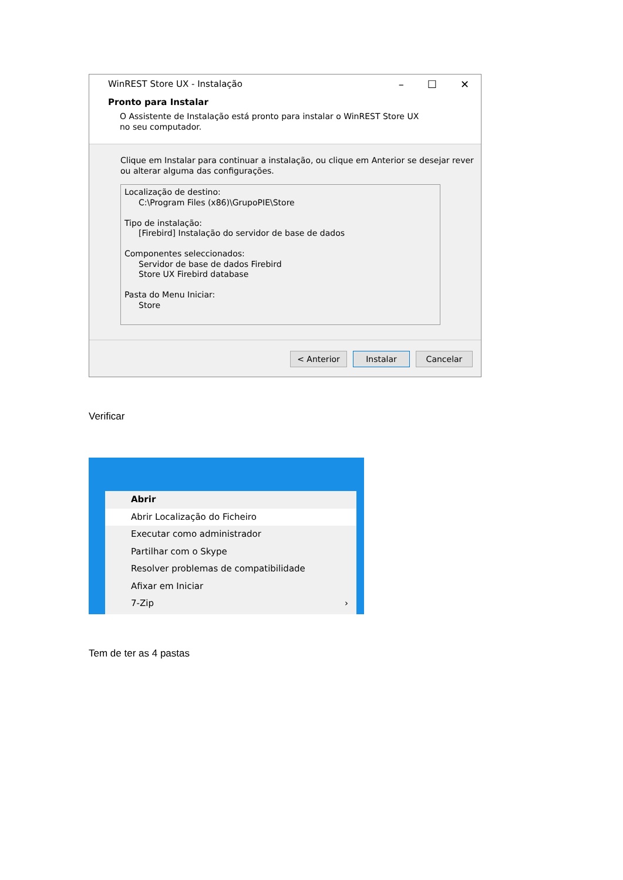WinREST Store UX - Instalação – ☐ ✕
Pronto para Instalar
O Assistente de Instalação está pronto para instalar o WinREST Store UX no seu computador.
Clique em Instalar para continuar a instalação, ou clique em Anterior se desejar rever ou alterar alguma das configurações.
Localização de destino:
C:\Program Files (x86)\GrupoPIE\Store
Tipo de instalação:
[Firebird] Instalação do servidor de base de dados
Componentes seleccionados:
Servidor de base de dados Firebird
Store UX Firebird database
Pasta do Menu Iniciar:
Store
< Anterior Instalar Cancelar
Verificar
Abrir
Abrir Localização do Ficheiro
Executar como administrador
Partilhar com o Skype
Resolver problemas de compatibilidade
Afixar em Iniciar
7-Zip ›
Tem de ter as 4 pastas